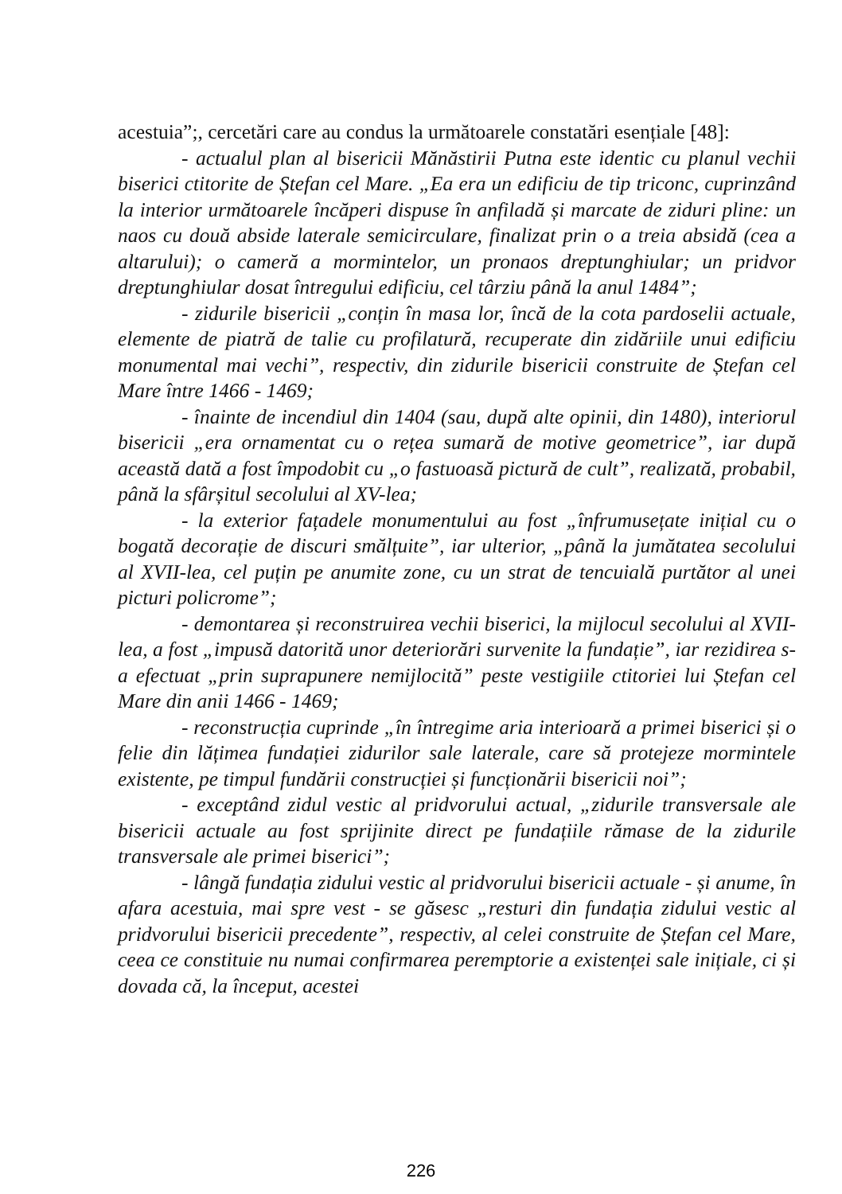acestuia”;, cercetări care au condus la următoarele constatări esențiale [48]:
- actualul plan al bisericii Mănăstirii Putna este identic cu planul vechii biserici ctitorite de Ștefan cel Mare. „Ea era un edificiu de tip triconc, cuprinzând la interior următoarele încăperi dispuse în anfiladă și marcate de ziduri pline: un naos cu două abside laterale semicirculare, finalizat prin o a treia absidă (cea a altarului); o cameră a mormintelor, un pronaos dreptunghiular; un pridvor dreptunghiular dosat întregului edificiu, cel târziu până la anul 1484”;
- zidurile bisericii „conțin în masa lor, încă de la cota pardoselii actuale, elemente de piatră de talie cu profilatură, recuperate din zidăriile unui edificiu monumental mai vechi”, respectiv, din zidurile bisericii construite de Ștefan cel Mare între 1466 - 1469;
- înainte de incendiul din 1404 (sau, după alte opinii, din 1480), interiorul bisericii „era ornamentat cu o rețea sumară de motive geometrice”, iar după această dată a fost împodobit cu „o fastuoasă pictură de cult”, realizată, probabil, până la sfârșitul secolului al XV-lea;
- la exterior fațadele monumentului au fost „înfrumusețate inițial cu o bogată decorație de discuri smălțuite”, iar ulterior, „până la jumătatea secolului al XVII-lea, cel puțin pe anumite zone, cu un strat de tencuială purtător al unei picturi policrome”;
- demontarea și reconstruirea vechii biserici, la mijlocul secolului al XVII-lea, a fost „impusă datorită unor deteriorări survenite la fundație”, iar rezidirea s-a efectuat „prin suprapunere nemijlocită” peste vestigiile ctitoriei lui Ștefan cel Mare din anii 1466 - 1469;
- reconstrucția cuprinde „în întregime aria interioară a primei biserici și o felie din lățimea fundației zidurilor sale laterale, care să protejeze mormintele existente, pe timpul fundării construcției și funcționării bisericii noi”;
- exceptând zidul vestic al pridvorului actual, „zidurile transversale ale bisericii actuale au fost sprijinite direct pe fundațiile rămase de la zidurile transversale ale primei biserici”;
- lângă fundația zidului vestic al pridvorului bisericii actuale - și anume, în afara acestuia, mai spre vest - se găsesc „resturi din fundația zidului vestic al pridvorului bisericii precedente”, respectiv, al celei construite de Ștefan cel Mare, ceea ce constituie nu numai confirmarea peremptorie a existenței sale inițiale, ci și dovada că, la început, acestei
226